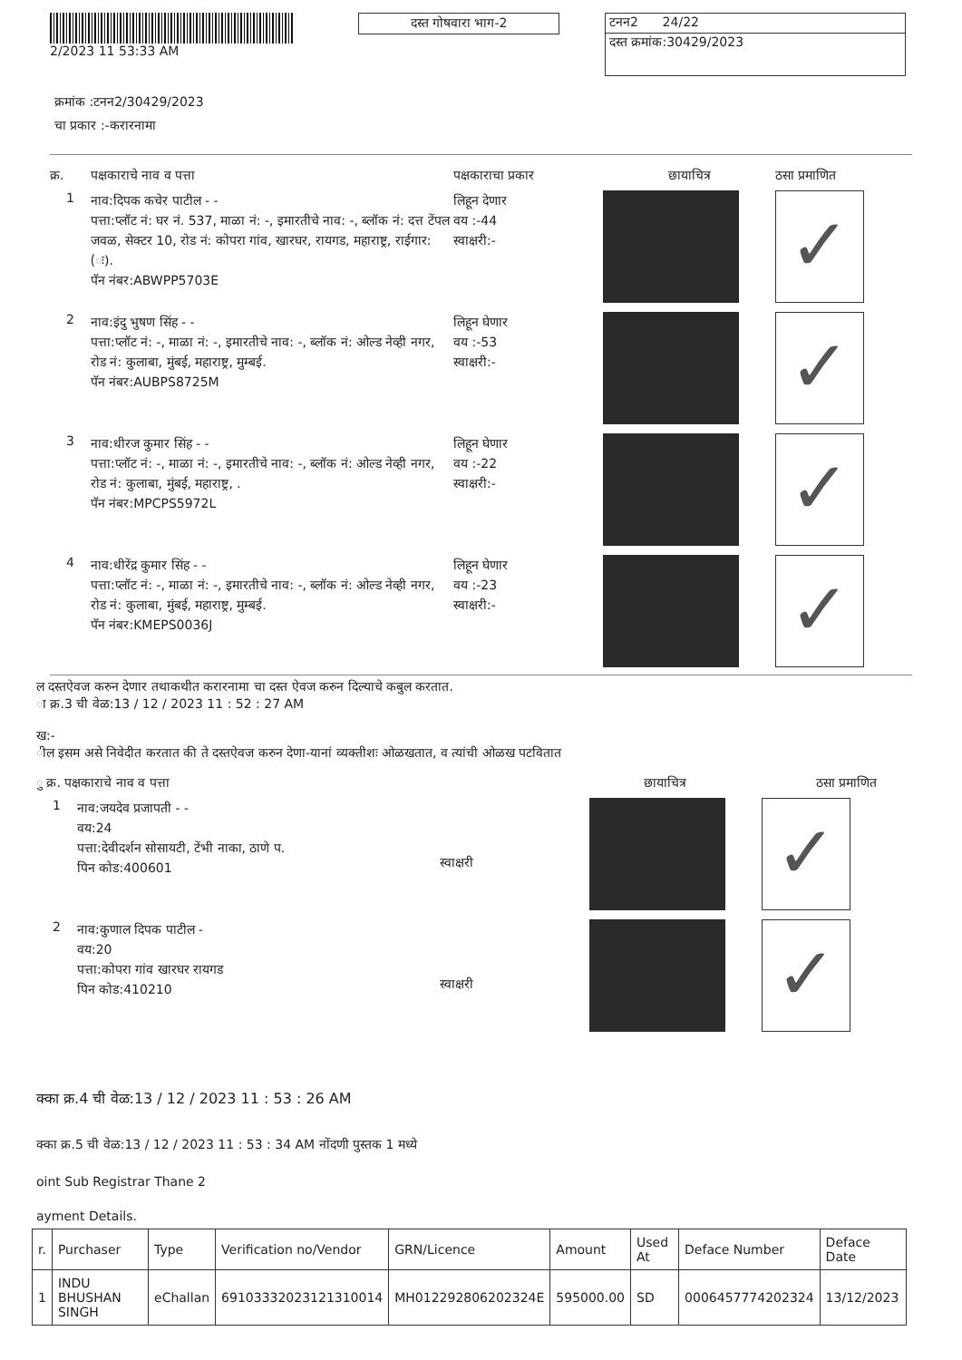2/2023 11 53:33 AM
दस्त गोषवारा भाग-2
टनन2 24/22
दस्त क्रमांक:30429/2023
क्रमांक :टनन2/30429/2023
चा प्रकार :-करारनामा
क्र. पक्षकाराचे नाव व पत्ता पक्षकाराचा प्रकार छायाचित्र ठसा प्रमाणित
1
नाव:दिपक कचेर पाटील - -
पत्ता:प्लॉट नं: घर नं. 537, माळा नं: -, इमारतीचे नाव: -, ब्लॉक नं: दत्त टेंपल जवळ, सेक्टर 10, रोड नं: कोपरा गांव, खारघर, रायगड, महाराष्ट्र, राईगार:(ः).
पॅन नंबर:ABWPP5703E
लिहून देणार
वय :-44
स्वाक्षरी:-
✓
2
नाव:इंदु भुषण सिंह - -
पत्ता:प्लॉट नं: -, माळा नं: -, इमारतीचे नाव: -, ब्लॉक नं: ओल्ड नेव्ही नगर, रोड नं: कुलाबा, मुंबई, महाराष्ट्र, मुम्बई.
पॅन नंबर:AUBPS8725M
लिहून घेणार
वय :-53
स्वाक्षरी:-
✓
3
नाव:धीरज कुमार सिंह - -
पत्ता:प्लॉट नं: -, माळा नं: -, इमारतीचे नाव: -, ब्लॉक नं: ओल्ड नेव्ही नगर, रोड नं: कुलाबा, मुंबई, महाराष्ट्र, .
पॅन नंबर:MPCPS5972L
लिहून घेणार
वय :-22
स्वाक्षरी:-
✓
4
नाव:धीरेंद्र कुमार सिंह - -
पत्ता:प्लॉट नं: -, माळा नं: -, इमारतीचे नाव: -, ब्लॉक नं: ओल्ड नेव्ही नगर, रोड नं: कुलाबा, मुंबई, महाराष्ट्र, मुम्बई.
पॅन नंबर:KMEPS0036J
लिहून घेणार
वय :-23
स्वाक्षरी:-
✓
ल दस्तऐवज करुन देणार तथाकथीत करारनामा चा दस्त ऐवज करुन दिल्याचे कबुल करतात.
ा क्र.3 ची वेळ:13 / 12 / 2023 11 : 52 : 27 AM
ख:-
ील इसम असे निवेदीत करतात की ते दस्तऐवज करुन देणा-यानां व्यक्तीशः ओळखतात, व त्यांची ओळख पटवितात
ु क्र. पक्षकाराचे नाव व पत्ता छायाचित्र ठसा प्रमाणित
1
नाव:जयदेव प्रजापती - -
वय:24
पत्ता:देवीदर्शन सोसायटी, टेंभी नाका, ठाणे प.
पिन कोड:400601
स्वाक्षरी
✓
2
नाव:कुणाल दिपक पाटील -
वय:20
पत्ता:कोपरा गांव खारघर रायगड
पिन कोड:410210
स्वाक्षरी
✓
क्का क्र.4 ची वेळ:13 / 12 / 2023 11 : 53 : 26 AM
क्का क्र.5 ची वेळ:13 / 12 / 2023 11 : 53 : 34 AM नोंदणी पुस्तक 1 मध्ये
oint Sub Registrar Thane 2
ayment Details.
| r. | Purchaser | Type | Verification no/Vendor | GRN/Licence | Amount | Used At | Deface Number | Deface Date |
| --- | --- | --- | --- | --- | --- | --- | --- | --- |
| 1 | INDU BHUSHAN SINGH | eChallan | 69103332023121310014 | MH012292806202324E | 595000.00 | SD | 0006457774202324 | 13/12/2023 |